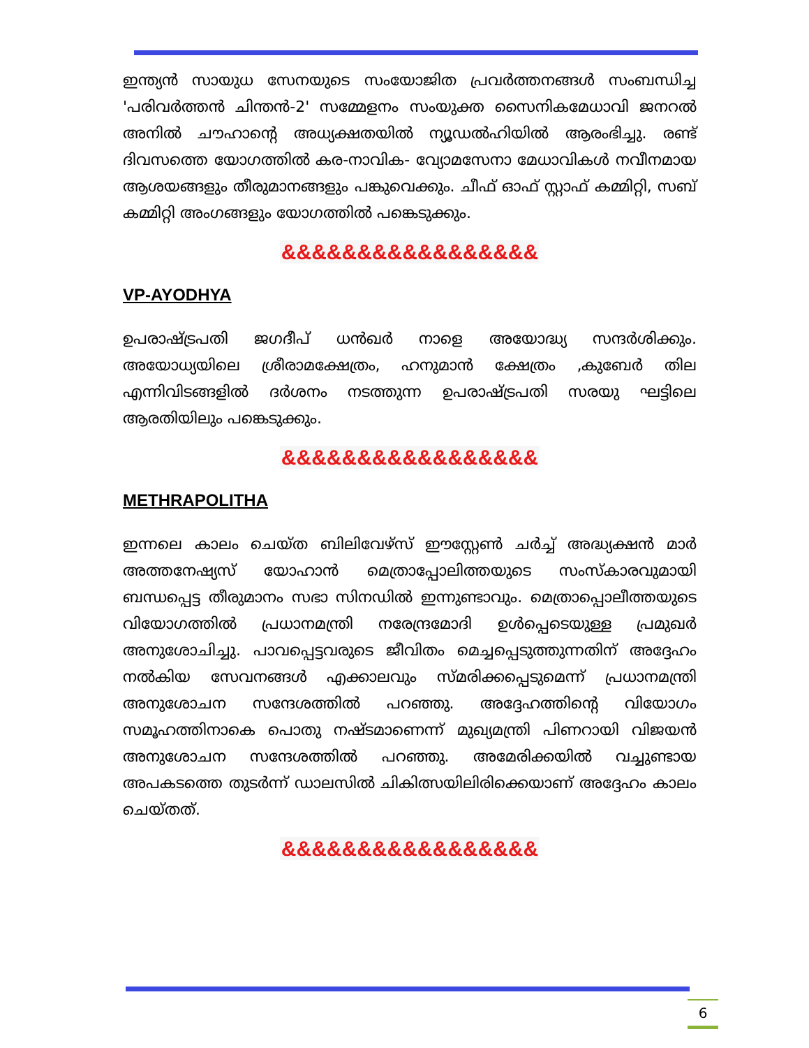ഇന്ത്യൻ സായുധ സേനയുടെ സംയോജിത പ്രവർത്തനങ്ങൾ സംബന്ധിച്ച 'പരിവർത്തൻ ചിന്തൻ-2' സമ്മേളനം സംയുക്ത സൈനികമേധാവി ജനറൽ അനിൽ ചൗഹാന്റെ അധ്യക്ഷതയിൽ ന്യൂഡൽഹിയിൽ ആരംഭിച്ചു. രണ്ട് ദിവസത്തെ യോഗത്തിൽ കര-നാവിക- വ്യോമസേനാ മേധാവികൾ നവീനമായ ആശയങ്ങളും തീരുമാനങ്ങളും പങ്കുവെക്കും. ചീഫ് ഓഫ് സ്റ്റാഫ് കമ്മിറ്റി, സബ് കമ്മിറ്റി അംഗങ്ങളും യോഗത്തിൽ പങ്കെടുക്കും.
&&&&&&&&&&&&&&&&&
VP-AYODHYA
ഉപരാഷ്ട്രപതി ജഗദീപ് ധൻഖർ നാളെ അയോദ്ധ്യ സന്ദർശിക്കും. അയോധ്യയിലെ ശ്രീരാമക്ഷേത്രം, ഹനുമാൻ ക്ഷേത്രം ,കുബേർ തില എന്നിവിടങ്ങളിൽ ദർശനം നടത്തുന്ന ഉപരാഷ്ട്രപതി സരയു ഘട്ടിലെ ആരതിയിലും പങ്കെടുക്കും.
&&&&&&&&&&&&&&&&&
METHRAPOLITHA
ഇന്നലെ കാലം ചെയ്ത ബിലിവേഴ്സ് ഈസ്റ്റേൺ ചർച്ച് അദ്ധ്യക്ഷൻ മാർ അത്തനേഷ്യസ് യോഹാൻ മെത്രാപ്പോലിത്തയുടെ സംസ്കാരവുമായി ബന്ധപ്പെട്ട തീരുമാനം സഭാ സിനഡിൽ ഇന്നുണ്ടാവും. മെത്രാപ്പൊലീത്തയുടെ വിയോഗത്തിൽ പ്രധാനമന്ത്രി നരേന്ദ്രമോദി ഉൾപ്പെടെയുള്ള പ്രമുഖർ അനുശോചിച്ചു. പാവപ്പെട്ടവരുടെ ജീവിതം മെച്ചപ്പെടുത്തുന്നതിന് അദ്ദേഹം നൽകിയ സേവനങ്ങൾ എക്കാലവും സ്മരിക്കപ്പെടുമെന്ന് പ്രധാനമന്ത്രി അനുശോചന സന്ദേശത്തിൽ പറഞ്ഞു. അദ്ദേഹത്തിന്റെ വിയോഗം സമൂഹത്തിനാകെ പൊതു നഷ്ടമാണെന്ന് മുഖ്യമന്ത്രി പിണറായി വിജയൻ അനുശോചന സന്ദേശത്തിൽ പറഞ്ഞു. അമേരിക്കയിൽ വച്ചുണ്ടായ അപകടത്തെ തുടർന്ന് ഡാലസിൽ ചികിത്സയിലിരിക്കെയാണ് അദ്ദേഹം കാലം ചെയ്തത്.
&&&&&&&&&&&&&&&&&
6